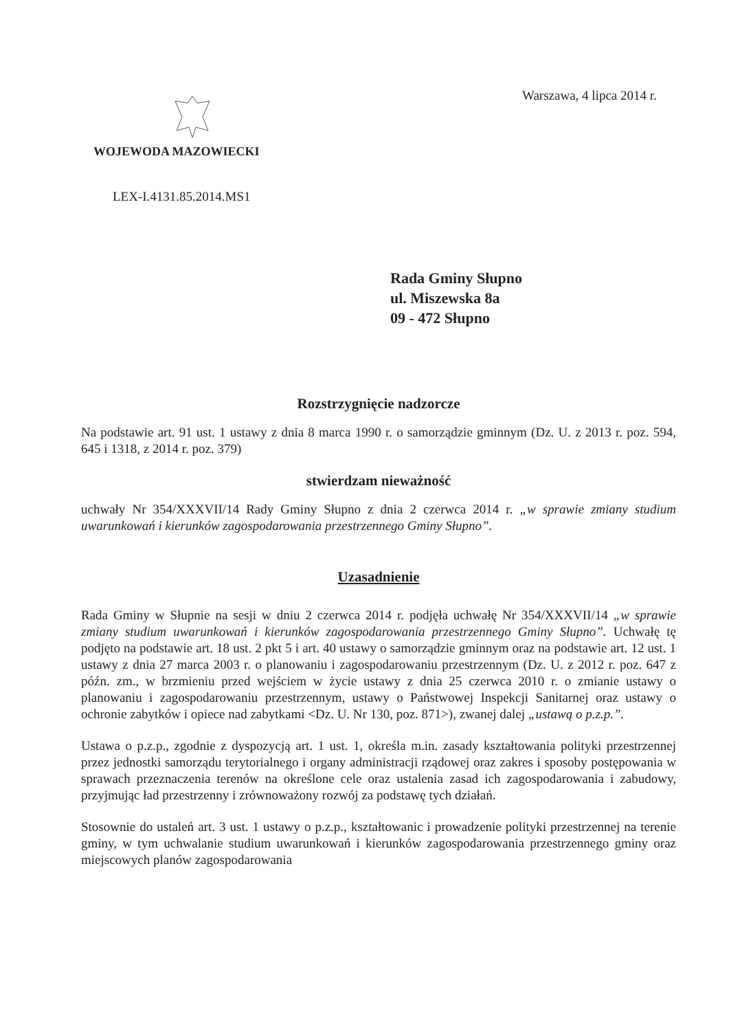Warszawa, 4 lipca 2014 r.
WOJEWODA MAZOWIECKI
LEX-I.4131.85.2014.MS1
Rada Gminy Słupno
ul. Miszewska 8a
09 - 472 Słupno
Rozstrzygnięcie nadzorcze
Na podstawie art. 91 ust. 1 ustawy z dnia 8 marca 1990 r. o samorządzie gminnym (Dz. U. z 2013 r. poz. 594, 645 i 1318, z 2014 r. poz. 379)
stwierdzam nieważność
uchwały Nr 354/XXXVII/14 Rady Gminy Słupno z dnia 2 czerwca 2014 r. „w sprawie zmiany studium uwarunkowań i kierunków zagospodarowania przestrzennego Gminy Słupno”.
Uzasadnienie
Rada Gminy w Słupnie na sesji w dniu 2 czerwca 2014 r. podjęła uchwałę Nr 354/XXXVII/14 „w sprawie zmiany studium uwarunkowań i kierunków zagospodarowania przestrzennego Gminy Słupno”. Uchwałę tę podjęto na podstawie art. 18 ust. 2 pkt 5 i art. 40 ustawy o samorządzie gminnym oraz na podstawie art. 12 ust. 1 ustawy z dnia 27 marca 2003 r. o planowaniu i zagospodarowaniu przestrzennym (Dz. U. z 2012 r. poz. 647 z późn. zm., w brzmieniu przed wejściem w życie ustawy z dnia 25 czerwca 2010 r. o zmianie ustawy o planowaniu i zagospodarowaniu przestrzennym, ustawy o Państwowej Inspekcji Sanitarnej oraz ustawy o ochronie zabytków i opiece nad zabytkami <Dz. U. Nr 130, poz. 871>), zwanej dalej „ustawą o p.z.p.”.
Ustawa o p.z.p., zgodnie z dyspozycją art. 1 ust. 1, określa m.in. zasady kształtowania polityki przestrzennej przez jednostki samorządu terytorialnego i organy administracji rządowej oraz zakres i sposoby postępowania w sprawach przeznaczenia terenów na określone cele oraz ustalenia zasad ich zagospodarowania i zabudowy, przyjmując ład przestrzenny i zrównoważony rozwój za podstawę tych działań.
Stosownie do ustaleń art. 3 ust. 1 ustawy o p.z.p., kształtowanic i prowadzenie polityki przestrzennej na terenie gminy, w tym uchwalanie studium uwarunkowań i kierunków zagospodarowania przestrzennego gminy oraz miejscowych planów zagospodarowania